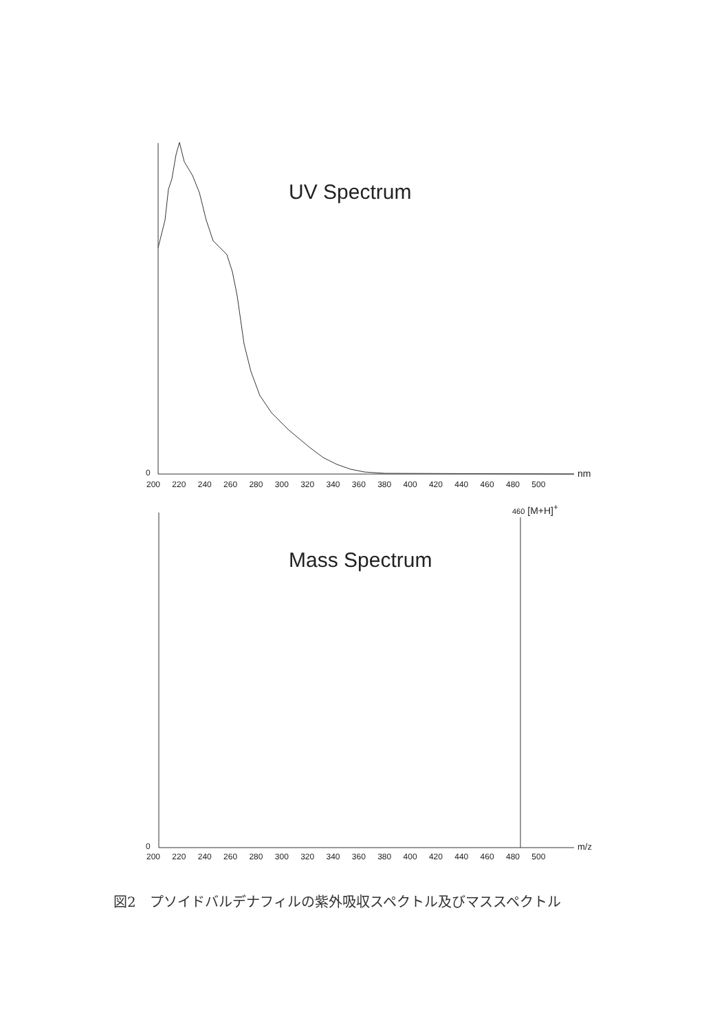UV Spectrum
0 nm
200 220 240 260 280 300 320 340 360 380 400 420 440 460 480 500
460 [M+H]<sup>+</sup>
Mass Spectrum
0 m/z
200 220 240 260 280 300 320 340 360 380 400 420 440 460 480 500
図2　プソイドバルデナフィルの紫外吸収スペクトル及びマススペクトル